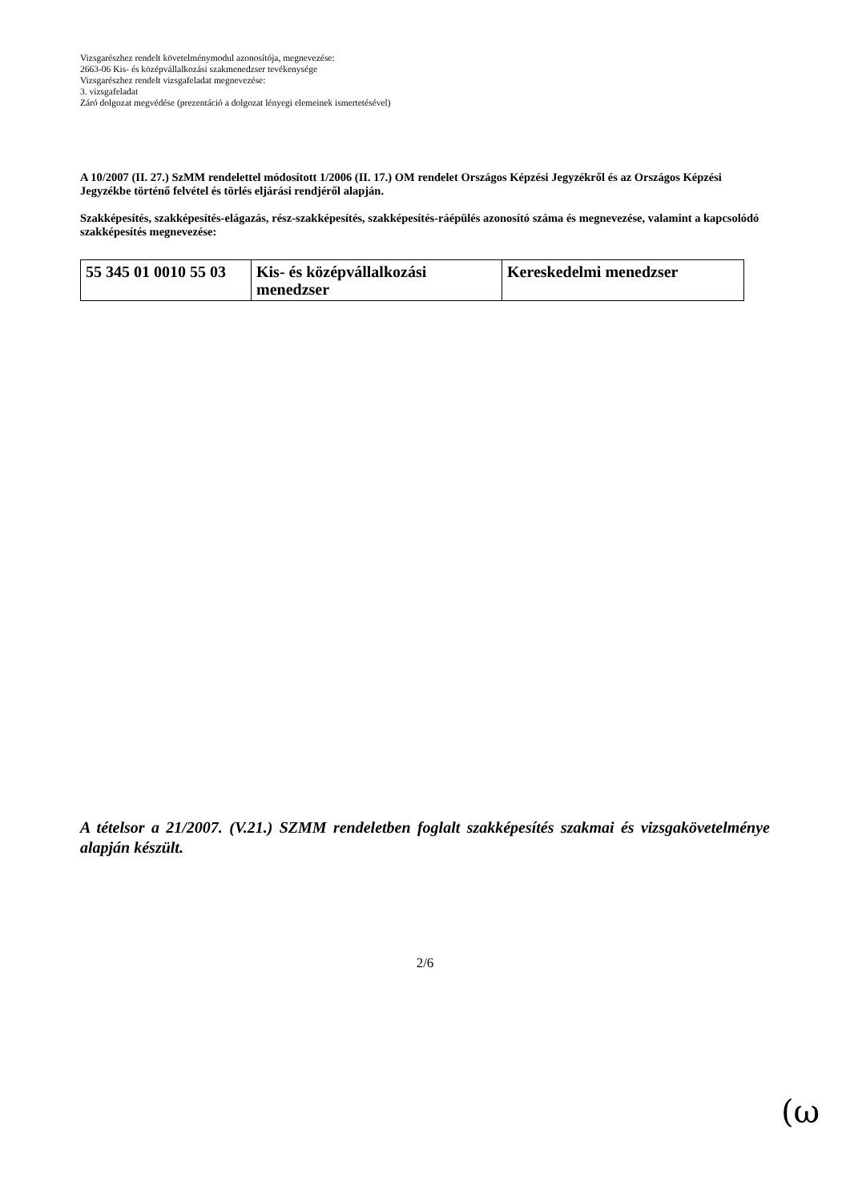Vizsgarészhez rendelt követelménymodul azonosítója, megnevezése:
2663-06 Kis- és középvállalkozási szakmenedzser tevékenysége
Vizsgarészhez rendelt vizsgafeladat megnevezése:
3. vizsgafeladat
Záró dolgozat megvédése (prezentáció a dolgozat lényegi elemeinek ismertetésével)
A 10/2007 (II. 27.) SzMM rendelettel módosított 1/2006 (II. 17.) OM rendelet Országos Képzési Jegyzékről és az Országos Képzési Jegyzékbe történő felvétel és törlés eljárási rendjéről alapján.
Szakképesítés, szakképesítés-elágazás, rész-szakképesítés, szakképesítés-ráépülés azonosító száma és megnevezése, valamint a kapcsolódó szakképesítés megnevezése:
| 55 345 01 0010 55 03 | Kis- és középvállalkozási menedzser | Kereskedelmi menedzser |
A tételsor a 21/2007. (V.21.) SZMM rendeletben foglalt szakképesítés szakmai és vizsgakövetelménye alapján készült.
2/6
(ω